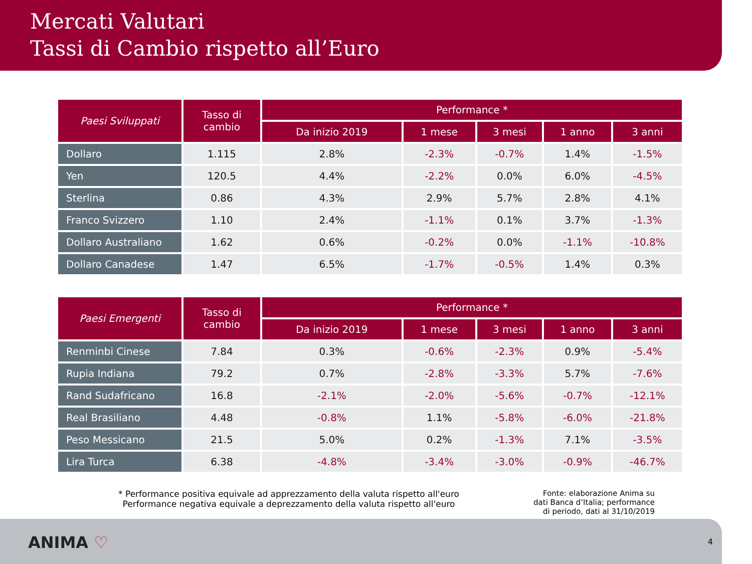Mercati Valutari
Tassi di Cambio rispetto all’Euro
| Paesi Sviluppati | Tasso di cambio | Performance * | | | | |
| --- | --- | --- | --- | --- | --- | --- |
| | | Da inizio 2019 | 1 mese | 3 mesi | 1 anno | 3 anni |
| Dollaro | 1.115 | 2.8% | -2.3% | -0.7% | 1.4% | -1.5% |
| Yen | 120.5 | 4.4% | -2.2% | 0.0% | 6.0% | -4.5% |
| Sterlina | 0.86 | 4.3% | 2.9% | 5.7% | 2.8% | 4.1% |
| Franco Svizzero | 1.10 | 2.4% | -1.1% | 0.1% | 3.7% | -1.3% |
| Dollaro Australiano | 1.62 | 0.6% | -0.2% | 0.0% | -1.1% | -10.8% |
| Dollaro Canadese | 1.47 | 6.5% | -1.7% | -0.5% | 1.4% | 0.3% |
| Paesi Emergenti | Tasso di cambio | Performance * | | | | |
| --- | --- | --- | --- | --- | --- | --- |
| | | Da inizio 2019 | 1 mese | 3 mesi | 1 anno | 3 anni |
| Renminbi Cinese | 7.84 | 0.3% | -0.6% | -2.3% | 0.9% | -5.4% |
| Rupia Indiana | 79.2 | 0.7% | -2.8% | -3.3% | 5.7% | -7.6% |
| Rand Sudafricano | 16.8 | -2.1% | -2.0% | -5.6% | -0.7% | -12.1% |
| Real Brasiliano | 4.48 | -0.8% | 1.1% | -5.8% | -6.0% | -21.8% |
| Peso Messicano | 21.5 | 5.0% | 0.2% | -1.3% | 7.1% | -3.5% |
| Lira Turca | 6.38 | -4.8% | -3.4% | -3.0% | -0.9% | -46.7% |
* Performance positiva equivale ad apprezzamento della valuta rispetto all'euro
Performance negativa equivale a deprezzamento della valuta rispetto all'euro
Fonte: elaborazione Anima su dati Banca d’Italia; performance di periodo, dati al 31/10/2019
ANIMA ♡ 4